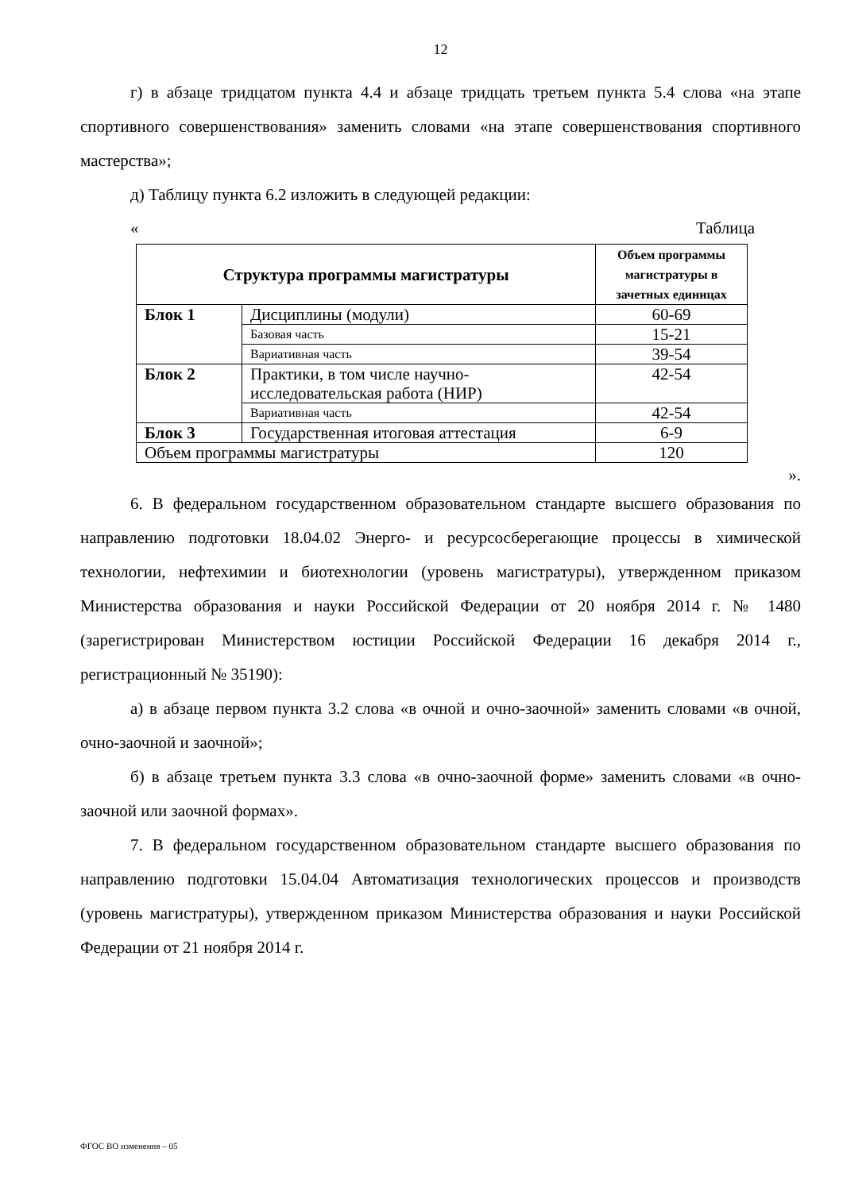12
г) в абзаце тридцатом пункта 4.4 и абзаце тридцать третьем пункта 5.4 слова «на этапе спортивного совершенствования» заменить словами «на этапе совершенствования спортивного мастерства»;
д) Таблицу пункта 6.2 изложить в следующей редакции:
« Таблица
| Структура программы магистратуры | | Объем программы магистратуры в зачетных единицах |
| --- | --- | --- |
| Блок 1 | Дисциплины (модули) | 60-69 |
| | Базовая часть | 15-21 |
| | Вариативная часть | 39-54 |
| Блок 2 | Практики, в том числе научно-исследовательская работа (НИР) | 42-54 |
| | Вариативная часть | 42-54 |
| Блок 3 | Государственная итоговая аттестация | 6-9 |
| Объем программы магистратуры | | 120 |
».
6. В федеральном государственном образовательном стандарте высшего образования по направлению подготовки 18.04.02 Энерго- и ресурсосберегающие процессы в химической технологии, нефтехимии и биотехнологии (уровень магистратуры), утвержденном приказом Министерства образования и науки Российской Федерации от 20 ноября 2014 г. № 1480 (зарегистрирован Министерством юстиции Российской Федерации 16 декабря 2014 г., регистрационный № 35190):
а) в абзаце первом пункта 3.2 слова «в очной и очно-заочной» заменить словами «в очной, очно-заочной и заочной»;
б) в абзаце третьем пункта 3.3 слова «в очно-заочной форме» заменить словами «в очно-заочной или заочной формах».
7. В федеральном государственном образовательном стандарте высшего образования по направлению подготовки 15.04.04 Автоматизация технологических процессов и производств (уровень магистратуры), утвержденном приказом Министерства образования и науки Российской Федерации от 21 ноября 2014 г.
ФГОС ВО изменения – 05